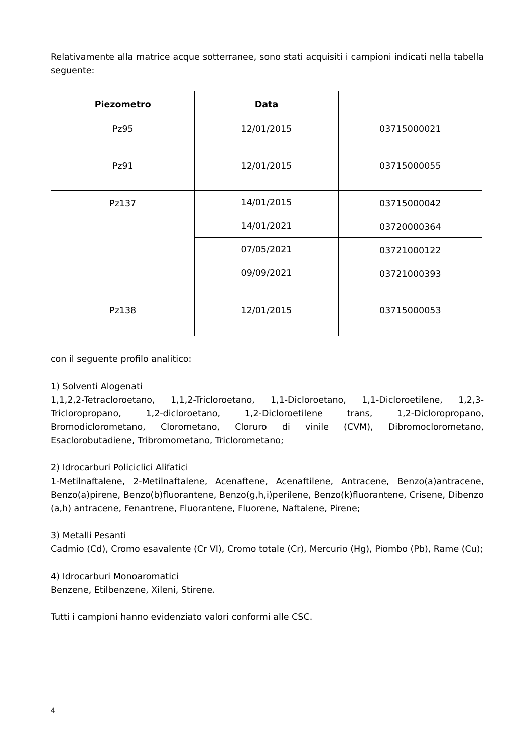Relativamente alla matrice acque sotterranee, sono stati acquisiti i campioni indicati nella tabella seguente:
| Piezometro | Data | |
| --- | --- | --- |
| Pz95 | 12/01/2015 | 03715000021 |
| Pz91 | 12/01/2015 | 03715000055 |
| Pz137 | 14/01/2015 | 03715000042 |
| | 14/01/2021 | 03720000364 |
| | 07/05/2021 | 03721000122 |
| | 09/09/2021 | 03721000393 |
| Pz138 | 12/01/2015 | 03715000053 |
con il seguente profilo analitico:
1) Solventi Alogenati
1,1,2,2-Tetracloroetano, 1,1,2-Tricloroetano, 1,1-Dicloroetano, 1,1-Dicloroetilene, 1,2,3-Tricloropropano, 1,2-dicloroetano, 1,2-Dicloroetilene trans, 1,2-Dicloropropano, Bromodiclorometano, Clorometano, Cloruro di vinile (CVM), Dibromoclorometano, Esaclorobutadiene, Tribromometano, Triclorometano;
2) Idrocarburi Policiclici Alifatici
1-Metilnaftalene, 2-Metilnaftalene, Acenaftene, Acenaftilene, Antracene, Benzo(a)antracene, Benzo(a)pirene, Benzo(b)fluorantene, Benzo(g,h,i)perilene, Benzo(k)fluorantene, Crisene, Dibenzo (a,h) antracene, Fenantrene, Fluorantene, Fluorene, Naftalene, Pirene;
3) Metalli Pesanti
Cadmio (Cd), Cromo esavalente (Cr VI), Cromo totale (Cr), Mercurio (Hg), Piombo (Pb), Rame (Cu);
4) Idrocarburi Monoaromatici
Benzene, Etilbenzene, Xileni, Stirene.
Tutti i campioni hanno evidenziato valori conformi alle CSC.
4